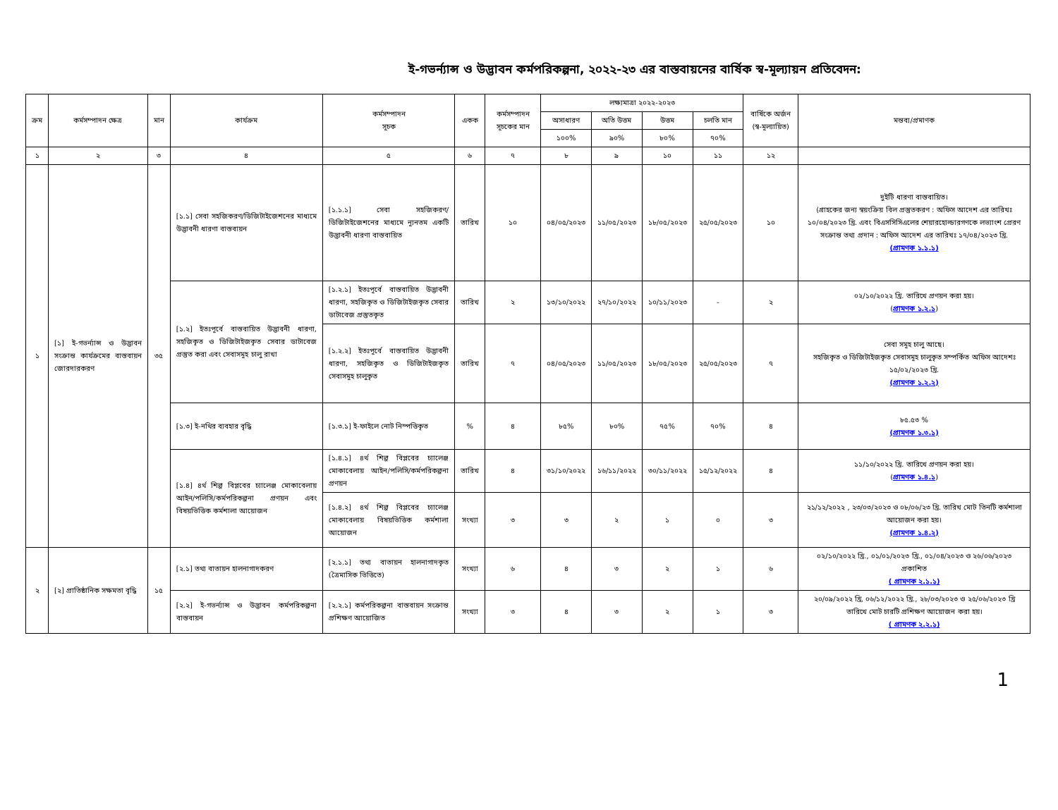ই-গভর্ন্যান্স ও উদ্ভাবন কর্মপরিকল্পনা, ২০২২-২৩ এর বাস্তবায়নের বার্ষিক স্ব-মূল্যায়ন প্রতিবেদন:
| ক্রম | কর্মসম্পাদন ক্ষেত্র | মান | কার্যক্রম | কর্মসম্পাদন সূচক | একক | কর্মসম্পাদন সূচকের মান | লক্ষ্যমাত্রা ২০২২-২০২৩ | | | | বার্ষিকে অর্জন (স্ব-মূল্যায়িত) | মন্তব্য/প্রমাণক |
| --- | --- | --- | --- | --- | --- | --- | --- | --- | --- | --- | --- | --- |
| | | | | | | | অসাধারণ | অতি উত্তম | উত্তম | চলতি মান | | |
| | | | | | | | ১০০% | ৯০% | ৮০% | ৭০% | | |
| ১ | ২ | ৩ | ৪ | ৫ | ৬ | ৭ | ৮ | ৯ | ১০ | ১১ | ১২ | |
| ১ | [১] ই-গভর্ন্যান্স ও উদ্ভাবন সংক্রান্ত কার্যক্রমের বাস্তবায়ন জোরদারকরণ | ৩৫ | [১.১] সেবা সহজিকরণ/ডিজিটাইজেশনের মাধ্যমে উদ্ভাবনী ধারণা বাস্তবায়ন | [১.১.১] সেবা সহজিকরণ/ডিজিটাইজেশনের মাধ্যমে ন্যূনতম একটি উদ্ভাবনী ধারণা বাস্তবায়িত | তারিখ | ১০ | ০৪/০৫/২০২৩ | ১১/০৫/২০২৩ | ১৮/০৫/২০২৩ | ২৫/০৫/২০২৩ | ১০ | দুইটি ধারণা বাস্তবায়িত। (গ্রাহকের জন্য স্বয়ংক্রিয় বিল প্রস্তুতকরণ : অফিস আদেশ এর তারিখঃ ১০/০৪/২০২৩ খ্রি. এবং বিএসসিসিএলের শেয়ারহোল্ডারগণকে লভ্যাংশ প্রেরণ সংক্রান্ত তথ্য প্রদান : অফিস আদেশ এর তারিখঃ ১৭/০৪/২০২৩ খ্রি. (প্রামণক ১.১.১) |
| | | | [১.২] ইতঃপূর্বে বাস্তবায়িত উদ্ভাবনী ধারণা, সহজিকৃত ও ডিজিটাইজকৃত সেবার ডাটাবেজ প্রস্তুত করা এবং সেবাসমূহ চালু রাখা | [১.২.১] ইতঃপূর্বে বাস্তবায়িত উদ্ভাবনী ধারণা, সহজিকৃত ও ডিজিটাইজকৃত সেবার ডাটাবেজ প্রস্তুতকৃত | তারিখ | ২ | ১৩/১০/২০২২ | ২৭/১০/২০২২ | ১০/১১/২০২৩ | - | ২ | ০২/১০/২০২২ খ্রি. তারিখে প্রণয়ন করা হয়। ( প্রামণক ১.২.১ ) |
| | | | | [১.২.২] ইতঃপূর্বে বাস্তবায়িত উদ্ভাবনী ধারণা, সহজিকৃত ও ডিজিটাইজকৃত সেবাসমূহ চালুকৃত | তারিখ | ৭ | ০৪/০৫/২০২৩ | ১১/০৫/২০২৩ | ১৮/০৫/২০২৩ | ২৫/০৫/২০২৩ | ৭ | সেবা সমূহ চালু আছে। সহজিকৃত ও ডিজিটাইজকৃত সেবাসমূহ চালুকৃত সম্পর্কিত অফিস আদেশঃ ১৫/০২/২০২৩ খ্রি. (প্রামণক ১.২.২) |
| | | | [১.৩] ই-নথির ব্যবহার বৃদ্ধি | [১.৩.১] ই-ফাইলে নোট নিস্পত্তিকৃত | % | ৪ | ৮৫% | ৮০% | ৭৫% | ৭০% | ৪ | ৮৫.৫৩ % (প্রামণক ১.৩.১) |
| | | | [১.৪] ৪র্থ শিল্প বিপ্লবের চ্যালেঞ্জ মোকাবেলায় আইন/পলিসি/কর্মপরিকল্পনা প্রণয়ন এবং বিষয়ভিত্তিক কর্মশালা আয়োজন | [১.৪.১] ৪র্থ শিল্প বিপ্লবের চ্যালেঞ্জ মোকাবেলায় আইন/পলিসি/কর্মপরিকল্পনা প্রণয়ন | তারিখ | ৪ | ৩১/১০/২০২২ | ১৬/১১/২০২২ | ৩০/১১/২০২২ | ১৫/১২/২০২২ | ৪ | ১১/১০/২০২২ খ্রি. তারিখে প্রণয়ন করা হয়। ( প্রামণক ১.৪.১ ) |
| | | | | [১.৪.২] ৪র্থ শিল্প বিপ্লবের চ্যালেঞ্জ মোকাবেলায় বিষয়ভিত্তিক কর্মশালা আয়োজন | সংখ্যা | ৩ | ৩ | ২ | ১ | ০ | ৩ | ২১/১২/২০২২ , ২৩/০৩/২০২৩ ও ০৮/০৬/২৩ খ্রি. তারিখ মোট তিনটি কর্মশালা আয়োজন করা হয়। (প্রামণক ১.৪.২) |
| ২ | [২] প্রাতিষ্ঠানিক সক্ষমতা বৃদ্ধি | ১৫ | [২.১] তথ্য বাতায়ন হালনাগাদকরণ | [২.১.১] তথ্য বাতায়ন হালনাগাদকৃত (ত্রৈমাসিক ভিত্তিতে) | সংখ্যা | ৬ | ৪ | ৩ | ২ | ১ | ৬ | ০২/১০/২০২২ খ্রি., ০১/০১/২০২৩ খ্রি., ০১/০৪/২০২৩ ও ২৬/০৬/২০২৩ প্রকাশিত ( প্রামণক ২.১.১) |
| | | | [২.২] ই-গভর্ন্যান্স ও উদ্ভাবন কর্মপরিকল্পনা বাস্তবায়ন | [২.২.১] কর্মপরিকল্পনা বাস্তবায়ন সংক্রান্ত প্রশিক্ষণ আয়োজিত | সংখ্যা | ৩ | ৪ | ৩ | ২ | ১ | ৩ | ২০/০৯/২০২২ খ্রি, ০৬/১২/২০২২ খ্রি., ২৮/০৩/২০২৩ ও ২৫/০৬/২০২৩ খ্রি তারিখে মোট চারটি প্রশিক্ষণ আয়োজন করা হয়। ( প্রামণক ২.২.১) |
1